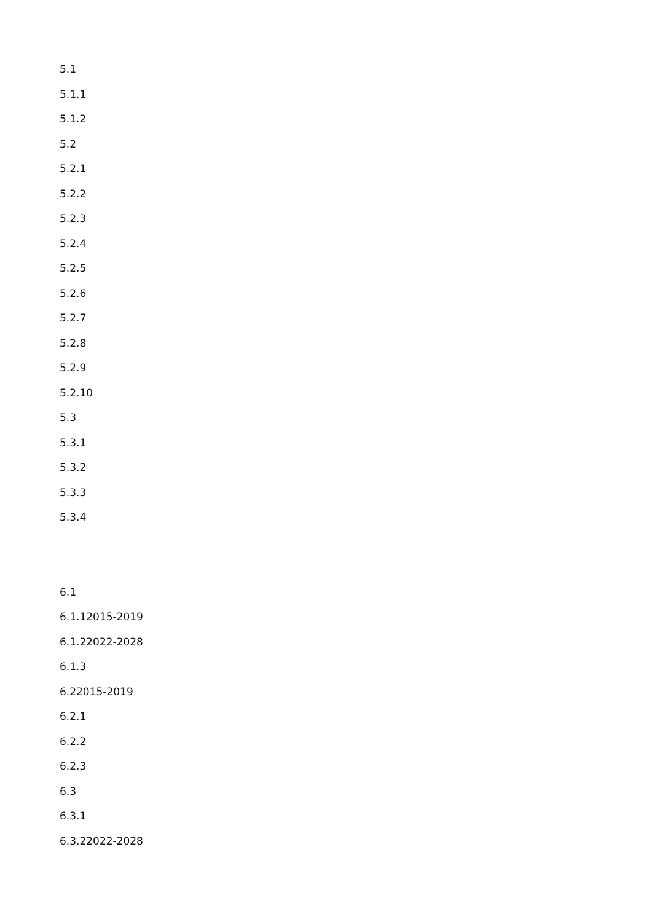5.1
5.1.1
5.1.2
5.2
5.2.1
5.2.2
5.2.3
5.2.4
5.2.5
5.2.6
5.2.7
5.2.8
5.2.9
5.2.10
5.3
5.3.1
5.3.2
5.3.3
5.3.4
6.1
6.1.12015-2019
6.1.22022-2028
6.1.3
6.22015-2019
6.2.1
6.2.2
6.2.3
6.3
6.3.1
6.3.22022-2028